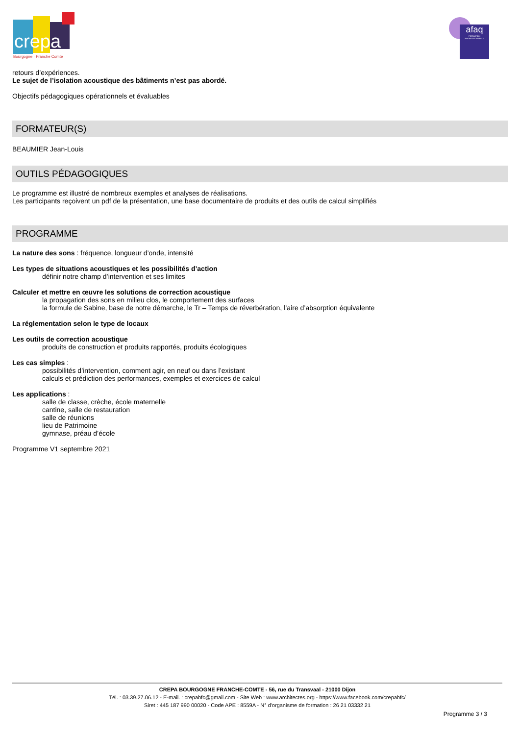crepa
Bourgogne · Franche Comté
afaq
FORMATION PROFESSIONNELLE
retours d’expériences.
Le sujet de l’isolation acoustique des bâtiments n’est pas abordé.
Objectifs pédagogiques opérationnels et évaluables
FORMATEUR(S)
BEAUMIER Jean-Louis
OUTILS PÉDAGOGIQUES
Le programme est illustré de nombreux exemples et analyses de réalisations.
Les participants reçoivent un pdf de la présentation, une base documentaire de produits et des outils de calcul simplifiés
PROGRAMME
La nature des sons : fréquence, longueur d’onde, intensité
Les types de situations acoustiques et les possibilités d’action
définir notre champ d’intervention et ses limites
Calculer et mettre en œuvre les solutions de correction acoustique
la propagation des sons en milieu clos, le comportement des surfaces
la formule de Sabine, base de notre démarche, le Tr – Temps de réverbération, l’aire d’absorption équivalente
La réglementation selon le type de locaux
Les outils de correction acoustique
produits de construction et produits rapportés, produits écologiques
Les cas simples :
possibilités d’intervention, comment agir, en neuf ou dans l’existant
calculs et prédiction des performances, exemples et exercices de calcul
Les applications :
salle de classe, crèche, école maternelle
cantine, salle de restauration
salle de réunions
lieu de Patrimoine
gymnase, préau d’école
Programme V1 septembre 2021
CREPA BOURGOGNE FRANCHE-COMTE - 56, rue du Transvaal - 21000 Dijon
Tél. : 03.39.27.06.12 - E-mail. : crepabfc@gmail.com - Site Web : www.architectes.org - https://www.facebook.com/crepabfc/
Siret : 445 187 990 00020 - Code APE : 8559A - N° d'organisme de formation : 26 21 03332 21
Programme 3 / 3